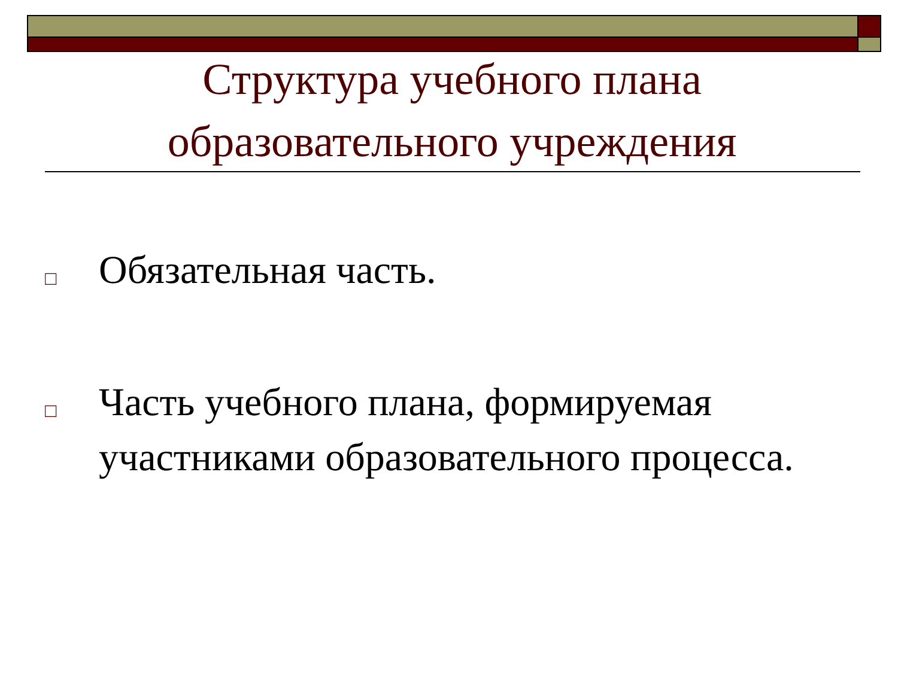Структура учебного плана образовательного учреждения
□ Обязательная часть.
□ Часть учебного плана, формируемая участниками образовательного процесса.